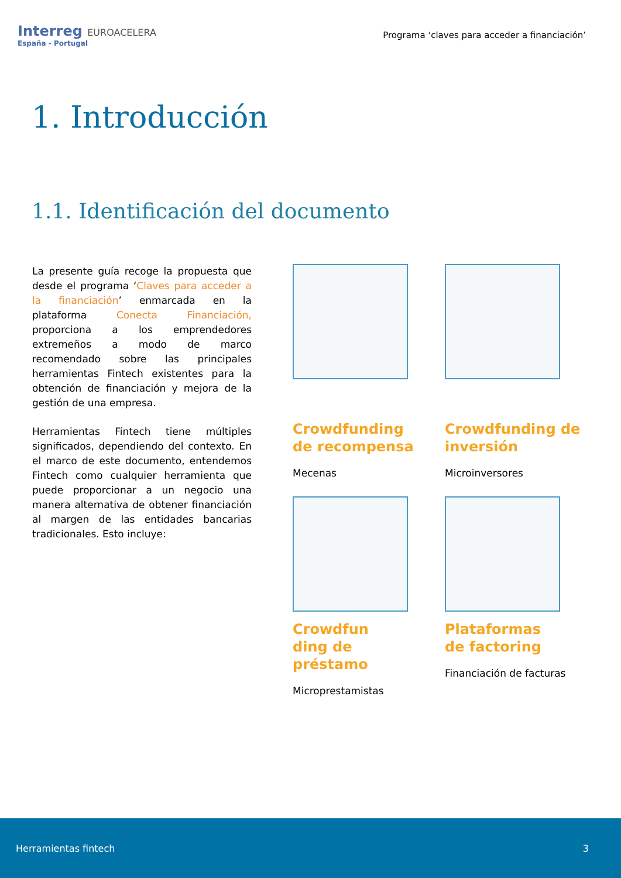Interreg EUROACELERA
España - Portugal
Programa ‘claves para acceder a financiación’
1. Introducción
1.1. Identificación del documento
La presente guía recoge la propuesta que desde el programa ‘Claves para acceder a la financiación’ enmarcada en la plataforma Conecta Financiación, proporciona a los emprendedores extremeños a modo de marco recomendado sobre las principales herramientas Fintech existentes para la obtención de financiación y mejora de la gestión de una empresa.
Herramientas Fintech tiene múltiples significados, dependiendo del contexto. En el marco de este documento, entendemos Fintech como cualquier herramienta que puede proporcionar a un negocio una manera alternativa de obtener financiación al margen de las entidades bancarias tradicionales. Esto incluye:
Crowdfunding
de recompensa
Mecenas
Crowdfunding de inversión
Microinversores
Crowdfun
ding de
préstamo
Microprestamistas
Plataformas
de factoring
Financiación de facturas
Herramientas fintech 3